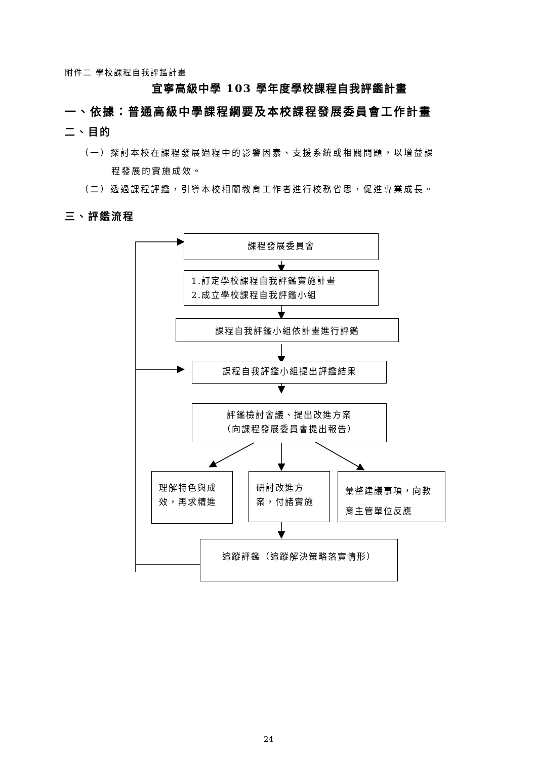附件二 學校課程自我評鑑計畫
宜寧高級中學 103 學年度學校課程自我評鑑計畫
一、依據：普通高級中學課程綱要及本校課程發展委員會工作計畫
二、目的
（一）探討本校在課程發展過程中的影響因素、支援系統或相關問題，以增益課
程發展的實施成效。
（二）透過課程評鑑，引導本校相關教育工作者進行校務省思，促進專業成長。
三、評鑑流程
課程發展委員會
1.訂定學校課程自我評鑑實施計畫
2.成立學校課程自我評鑑小組
課程自我評鑑小組依計畫進行評鑑
課程自我評鑑小組提出評鑑結果
評鑑檢討會議、提出改進方案
（向課程發展委員會提出報告）
理解特色與成效，再求精進
研討改進方案，付諸實施
彙整建議事項，向教育主管單位反應
追蹤評鑑（追蹤解決策略落實情形）
24